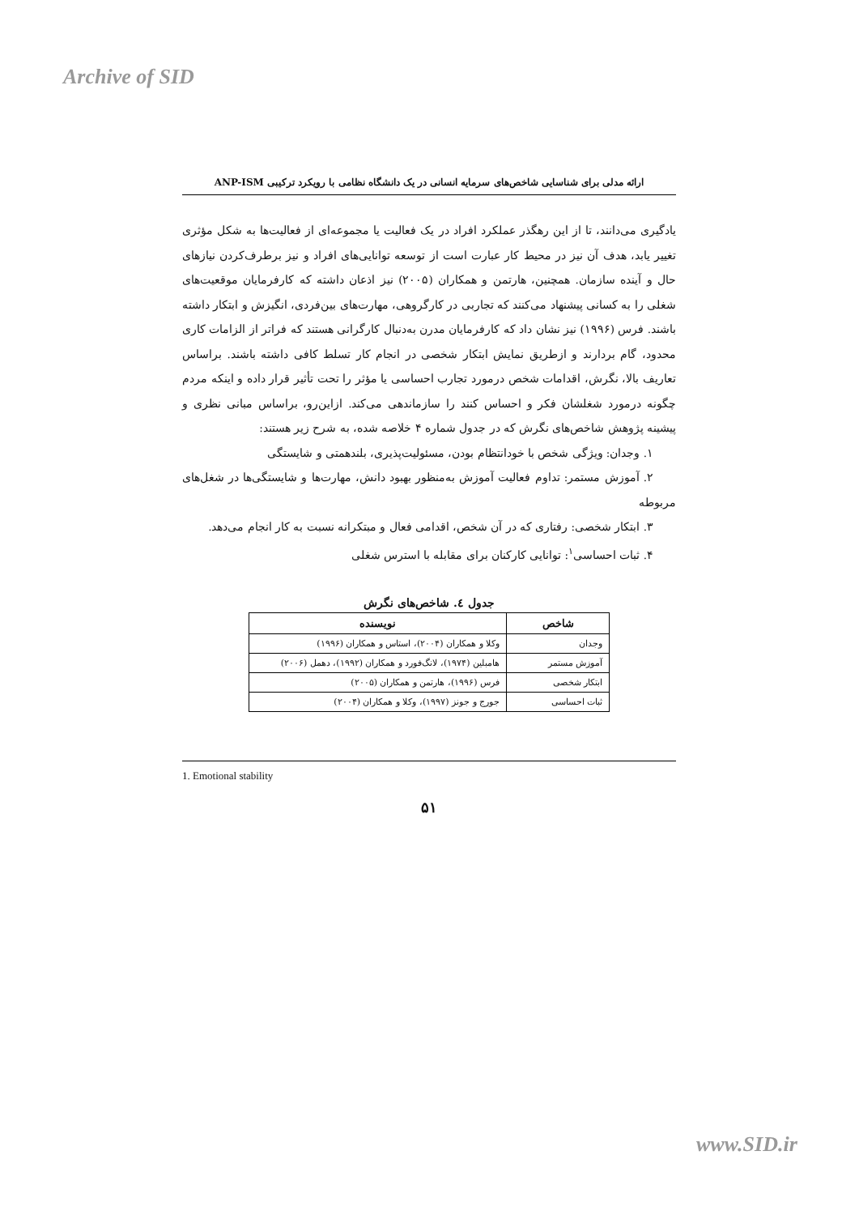Archive of SID
ارائه مدلی برای شناسایی شاخص‌های سرمایه انسانی در یک دانشگاه نظامی با رویکرد ترکیبی ANP-ISM
یادگیری می‌دانند، تا از این رهگذر عملکرد افراد در یک فعالیت یا مجموعه‌ای از فعالیت‌ها به شکل مؤثری تغییر یابد، هدف آن نیز در محیط کار عبارت است از توسعه توانایی‌های افراد و نیز برطرف‌کردن نیازهای حال و آینده سازمان. همچنین، هارتمن و همکاران (۲۰۰۵) نیز اذعان داشته که کارفرمایان موقعیت‌های شغلی را به کسانی پیشنهاد می‌کنند که تجاربی در کارگروهی، مهارت‌های بین‌فردی، انگیزش و ابتکار داشته باشند. فرس (۱۹۹۶) نیز نشان داد که کارفرمایان مدرن به‌دنبال کارگرانی هستند که فراتر از الزامات کاری محدود، گام بردارند و ازطریق نمایش ابتکار شخصی در انجام کار تسلط کافی داشته باشند. براساس تعاریف بالا، نگرش، اقدامات شخص درمورد تجارب احساسی یا مؤثر را تحت تأثیر قرار داده و اینکه مردم چگونه درمورد شغلشان فکر و احساس کنند را سازماندهی می‌کند. ازاین‌رو، براساس مبانی نظری و پیشینه پژوهش شاخص‌های نگرش که در جدول شماره ۴ خلاصه شده، به شرح زیر هستند:
۱. وجدان: ویژگی شخص با خودانتظام بودن، مسئولیت‌پذیری، بلندهمتی و شایستگی
۲. آموزش مستمر: تداوم فعالیت آموزش به‌منظور بهبود دانش، مهارت‌ها و شایستگی‌ها در شغل‌های مربوطه
۳. ابتکار شخصی: رفتاری که در آن شخص، اقدامی فعال و مبتکرانه نسبت به کار انجام می‌دهد.
۴. ثبات احساسی<sup>۱</sup>: توانایی کارکنان برای مقابله با استرس شغلی
جدول ٤. شاخص‌های نگرش
| شاخص | نویسنده |
| --- | --- |
| وجدان | وکلا و همکاران (۲۰۰۴)، استاس و همکاران (۱۹۹۶) |
| آموزش مستمر | هامبلین (۱۹۷۴)، لانگ‌فورد و همکاران (۱۹۹۲)، دهمل (۲۰۰۶) |
| ابتکار شخصی | فرس (۱۹۹۶)، هارتمن و همکاران (۲۰۰۵) |
| ثبات احساسی | جورج و جونز (۱۹۹۷)، وکلا و همکاران (۲۰۰۴) |
1. Emotional stability
۵۱
www.SID.ir